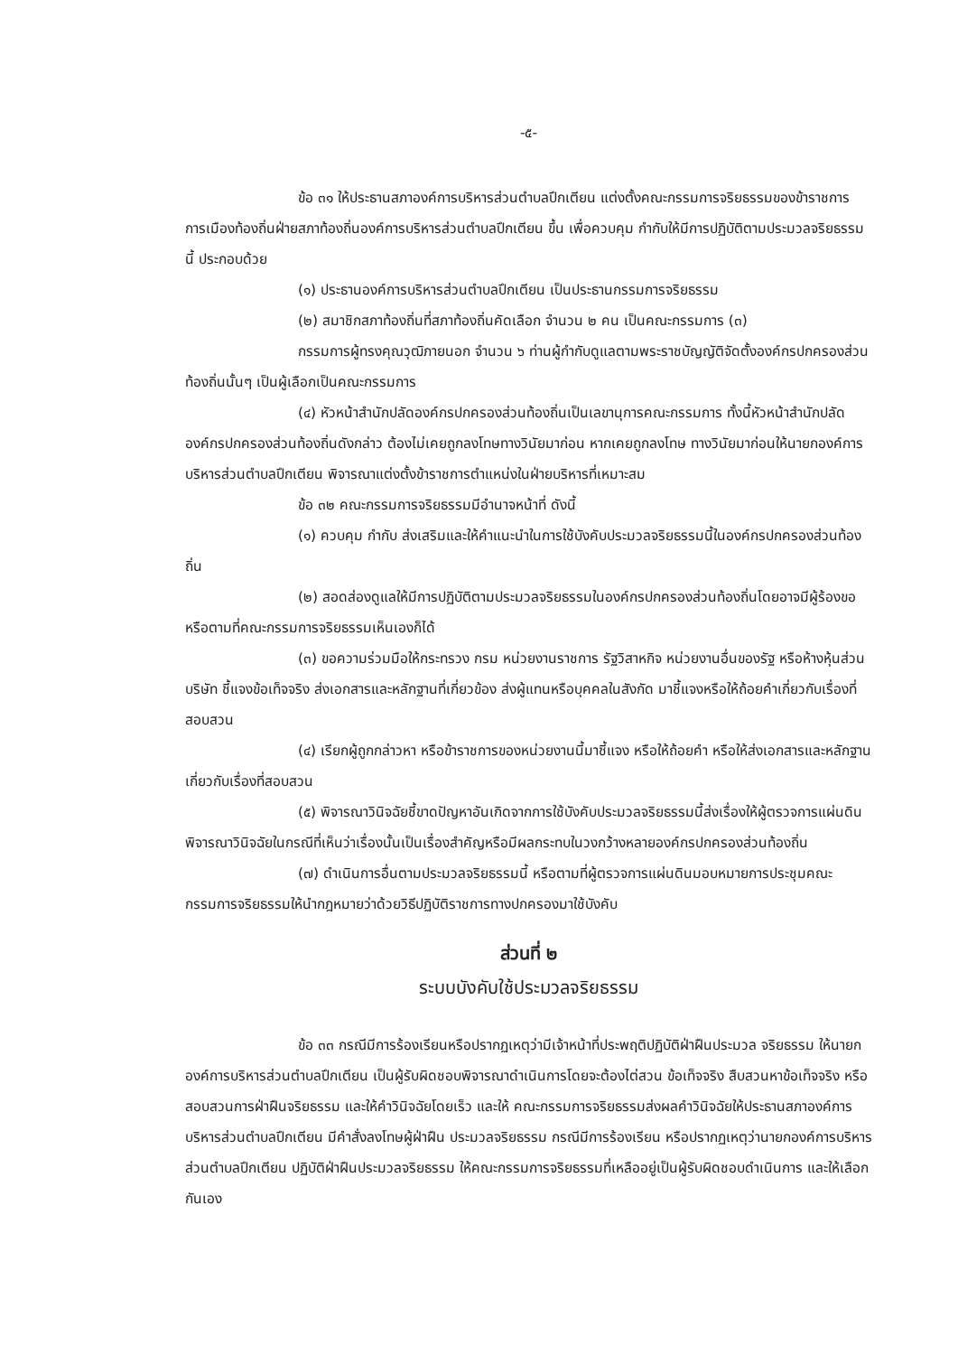-๕-
ข้อ ๓๑ ให้ประธานสภาองค์การบริหารส่วนตำบลปึกเตียน แต่งตั้งคณะกรรมการจริยธรรมของข้าราชการการเมืองท้องถิ่นฝ่ายสภาท้องถิ่นองค์การบริหารส่วนตำบลปึกเตียน ขึ้น เพื่อควบคุม กำกับให้มีการปฏิบัติตามประมวลจริยธรรมนี้ ประกอบด้วย
(๑) ประธานองค์การบริหารส่วนตำบลปึกเตียน เป็นประธานกรรมการจริยธรรม
(๒) สมาชิกสภาท้องถิ่นที่สภาท้องถิ่นคัดเลือก จำนวน ๒ คน เป็นคณะกรรมการ (๓)
กรรมการผู้ทรงคุณวุฒิภายนอก จำนวน ๖ ท่านผู้กำกับดูแลตามพระราชบัญญัติจัดตั้งองค์กรปกครองส่วนท้องถิ่นนั้นๆ เป็นผู้เลือกเป็นคณะกรรมการ
(๔) หัวหน้าสำนักปลัดองค์กรปกครองส่วนท้องถิ่นเป็นเลขานุการคณะกรรมการ ทั้งนี้หัวหน้าสำนักปลัดองค์กรปกครองส่วนท้องถิ่นดังกล่าว ต้องไม่เคยถูกลงโทษทางวินัยมาก่อน หากเคยถูกลงโทษ ทางวินัยมาก่อนให้นายกองค์การบริหารส่วนตำบลปึกเตียน พิจารณาแต่งตั้งข้าราชการตำแหน่งในฝ่ายบริหารที่เหมาะสม
ข้อ ๓๒ คณะกรรมการจริยธรรมมีอำนาจหน้าที่ ดังนี้
(๑) ควบคุม กำกับ ส่งเสริมและให้คำแนะนำในการใช้บังคับประมวลจริยธรรมนี้ในองค์กรปกครองส่วนท้องถิ่น
(๒) สอดส่องดูแลให้มีการปฏิบัติตามประมวลจริยธรรมในองค์กรปกครองส่วนท้องถิ่นโดยอาจมีผู้ร้องขอหรือตามที่คณะกรรมการจริยธรรมเห็นเองก็ได้
(๓) ขอความร่วมมือให้กระทรวง กรม หน่วยงานราชการ รัฐวิสาหกิจ หน่วยงานอื่นของรัฐ หรือห้างหุ้นส่วน บริษัท ชี้แจงข้อเท็จจริง ส่งเอกสารและหลักฐานที่เกี่ยวข้อง ส่งผู้แทนหรือบุคคลในสังกัด มาชี้แจงหรือให้ถ้อยคำเกี่ยวกับเรื่องที่สอบสวน
(๔) เรียกผู้ถูกกล่าวหา หรือข้าราชการของหน่วยงานนี้มาชี้แจง หรือให้ถ้อยคำ หรือให้ส่งเอกสารและหลักฐานเกี่ยวกับเรื่องที่สอบสวน
(๕) พิจารณาวินิจฉัยชี้ขาดปัญหาอันเกิดจากการใช้บังคับประมวลจริยธรรมนี้ส่งเรื่องให้ผู้ตรวจการแผ่นดินพิจารณาวินิจฉัยในกรณีที่เห็นว่าเรื่องนั้นเป็นเรื่องสำคัญหรือมีผลกระทบในวงกว้างหลายองค์กรปกครองส่วนท้องถิ่น
(๗) ดำเนินการอื่นตามประมวลจริยธรรมนี้ หรือตามที่ผู้ตรวจการแผ่นดินมอบหมายการประชุมคณะกรรมการจริยธรรมให้นำกฎหมายว่าด้วยวิธีปฏิบัติราชการทางปกครองมาใช้บังคับ
ส่วนที่ ๒
ระบบบังคับใช้ประมวลจริยธรรม
ข้อ ๓๓ กรณีมีการร้องเรียนหรือปรากฏเหตุว่ามีเจ้าหน้าที่ประพฤติปฏิบัติฝ่าฝืนประมวล จริยธรรม ให้นายกองค์การบริหารส่วนตำบลปึกเตียน เป็นผู้รับผิดชอบพิจารณาดำเนินการโดยจะต้องไต่สวน ข้อเท็จจริง สืบสวนหาข้อเท็จจริง หรือสอบสวนการฝ่าฝืนจริยธรรม และให้คำวินิจฉัยโดยเร็ว และให้ คณะกรรมการจริยธรรมส่งผลคำวินิจฉัยให้ประธานสภาองค์การบริหารส่วนตำบลปึกเตียน มีคำสั่งลงโทษผู้ฝ่าฝืน ประมวลจริยธรรม กรณีมีการร้องเรียน หรือปรากฏเหตุว่านายกองค์การบริหารส่วนตำบลปึกเตียน ปฏิบัติฝ่าฝืนประมวลจริยธรรม ให้คณะกรรมการจริยธรรมที่เหลืออยู่เป็นผู้รับผิดชอบดำเนินการ และให้เลือกกันเอง